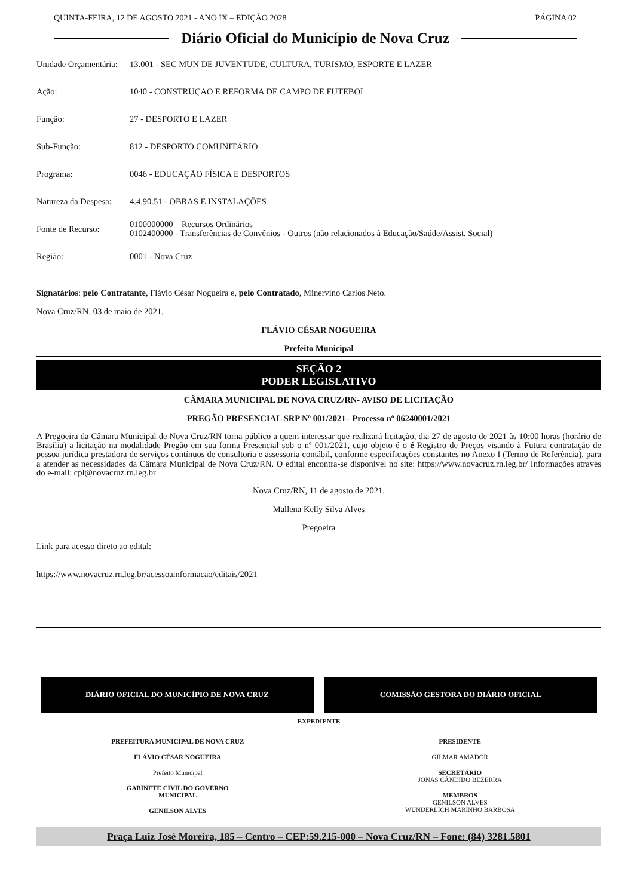QUINTA-FEIRA, 12 DE AGOSTO 2021 - ANO IX – EDIÇÃO 2028 PÁGINA 02
Diário Oficial do Município de Nova Cruz
| Unidade Orçamentária: | 13.001 - SEC MUN DE JUVENTUDE, CULTURA, TURISMO, ESPORTE E LAZER |
| Ação: | 1040 - CONSTRUÇAO E REFORMA DE CAMPO DE FUTEBOL |
| Função: | 27 - DESPORTO E LAZER |
| Sub-Função: | 812 - DESPORTO COMUNITÁRIO |
| Programa: | 0046 - EDUCAÇÃO FÍSICA E DESPORTOS |
| Natureza da Despesa: | 4.4.90.51 - OBRAS E INSTALAÇÕES |
| Fonte de Recurso: | 0100000000 – Recursos Ordinários 0102400000 - Transferências de Convênios - Outros (não relacionados à Educação/Saúde/Assist. Social) |
| Região: | 0001 - Nova Cruz |
Signatários: pelo Contratante, Flávio César Nogueira e, pelo Contratado, Minervino Carlos Neto.
Nova Cruz/RN, 03 de maio de 2021.
FLÁVIO CÉSAR NOGUEIRA
Prefeito Municipal
SEÇÃO 2
PODER LEGISLATIVO
CÂMARA MUNICIPAL DE NOVA CRUZ/RN- AVISO DE LICITAÇÃO
PREGÃO PRESENCIAL SRP Nº 001/2021– Processo nº 06240001/2021
A Pregoeira da Câmara Municipal de Nova Cruz/RN torna público a quem interessar que realizará licitação, dia 27 de agosto de 2021 às 10:00 horas (horário de Brasília) a licitação na modalidade Pregão em sua forma Presencial sob o nº 001/2021, cujo objeto é o é Registro de Preços visando à Futura contratação de pessoa jurídica prestadora de serviços contínuos de consultoria e assessoria contábil, conforme especificações constantes no Anexo I (Termo de Referência), para a atender as necessidades da Câmara Municipal de Nova Cruz/RN. O edital encontra-se disponível no site: https://www.novacruz.rn.leg.br/ Informações através do e-mail: cpl@novacruz.rn.leg.br
Nova Cruz/RN, 11 de agosto de 2021.
Mallena Kelly Silva Alves
Pregoeira
Link para acesso direto ao edital:
https://www.novacruz.rn.leg.br/acessoainformacao/editais/2021
DIÁRIO OFICIAL DO MUNICÍPIO DE NOVA CRUZ
COMISSÃO GESTORA DO DIÁRIO OFICIAL
EXPEDIENTE
PREFEITURA MUNICIPAL DE NOVA CRUZ
FLÁVIO CÉSAR NOGUEIRA
Prefeito Municipal
GABINETE CIVIL DO GOVERNO
MUNICIPAL
GENILSON ALVES
PRESIDENTE
GILMAR AMADOR
SECRETÁRIO
JONAS CÂNDIDO BEZERRA
MEMBROS
GENILSON ALVES
WUNDERLICH MARINHO BARBOSA
Praça Luiz José Moreira, 185 – Centro – CEP:59.215-000 – Nova Cruz/RN – Fone: (84) 3281.5801